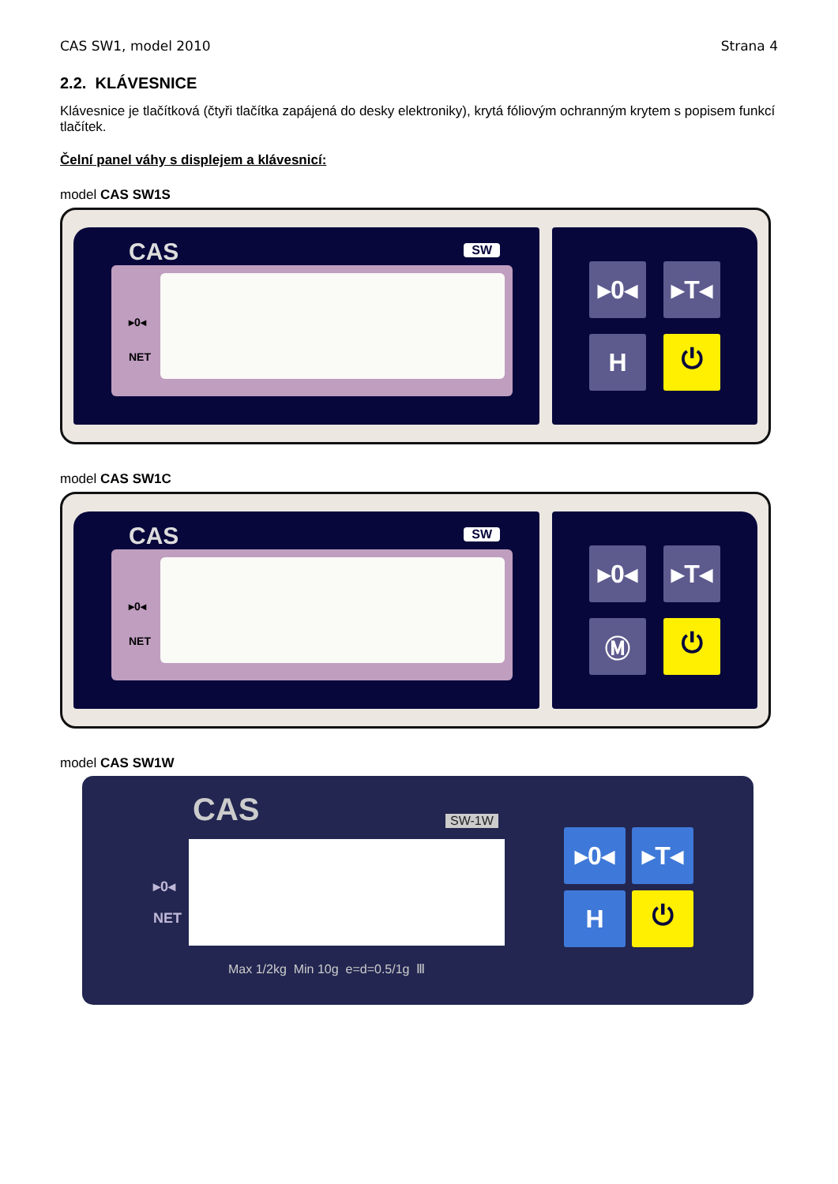CAS SW1, model 2010 Strana 4
2.2. KLÁVESNICE
Klávesnice je tlačítková (čtyři tlačítka zapájená do desky elektroniky), krytá fóliovým ochranným krytem s popisem funkcí tlačítek.
Čelní panel váhy s displejem a klávesnicí:
model CAS SW1S
CAS SW
▸0◂
NET
▸0◂
▸T◂
H
⏻
model CAS SW1C
CAS SW
▸0◂
NET
▸0◂
▸T◂
Ⓜ
⏻
model CAS SW1W
CAS SW-1W
▸0◂
NET
Max 1/2kg Min 10g e=d=0.5/1g Ⅲ
▸0◂
▸T◂
H
⏻